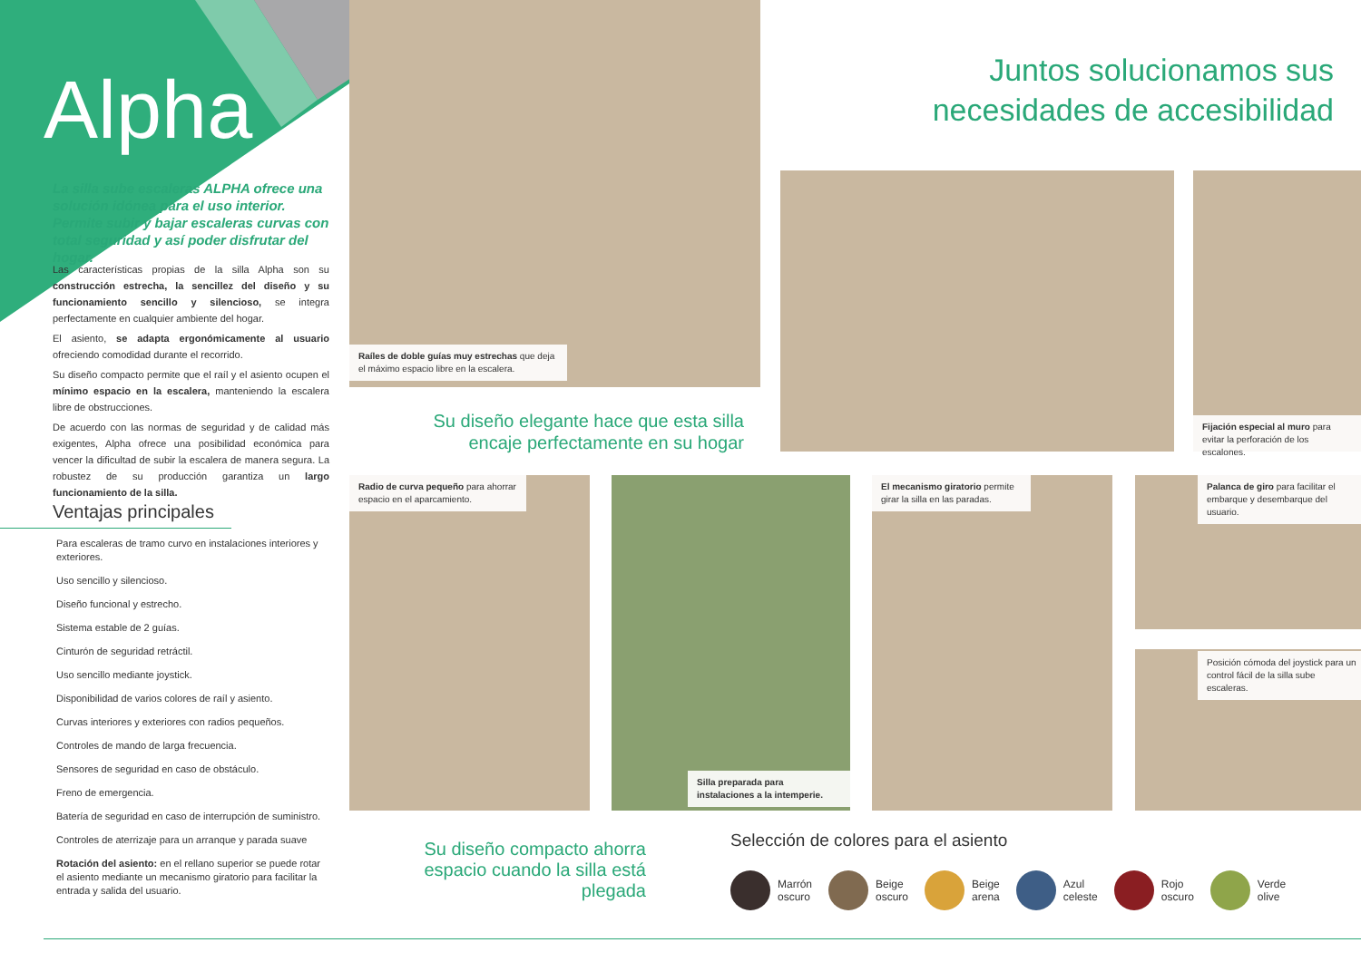Alpha
La silla sube escaleras ALPHA ofrece una solución idónea para el uso interior. Permite subir y bajar escaleras curvas con total seguridad y así poder disfrutar del hogar.
Las características propias de la silla Alpha son su construcción estrecha, la sencillez del diseño y su funcionamiento sencillo y silencioso, se integra perfectamente en cualquier ambiente del hogar.
El asiento, se adapta ergonómicamente al usuario ofreciendo comodidad durante el recorrido.
Su diseño compacto permite que el raíl y el asiento ocupen el mínimo espacio en la escalera, manteniendo la escalera libre de obstrucciones.
De acuerdo con las normas de seguridad y de calidad más exigentes, Alpha ofrece una posibilidad económica para vencer la dificultad de subir la escalera de manera segura. La robustez de su producción garantiza un largo funcionamiento de la silla.
Ventajas principales
Para escaleras de tramo curvo en instalaciones interiores y exteriores.
Uso sencillo y silencioso.
Diseño funcional y estrecho.
Sistema estable de 2 guías.
Cinturón de seguridad retráctil.
Uso sencillo mediante joystick.
Disponibilidad de varios colores de raíl y asiento.
Curvas interiores y exteriores con radios pequeños.
Controles de mando de larga frecuencia.
Sensores de seguridad en caso de obstáculo.
Freno de emergencia.
Batería de seguridad en caso de interrupción de suministro.
Controles de aterrizaje para un arranque y parada suave
Rotación del asiento: en el rellano superior se puede rotar el asiento mediante un mecanismo giratorio para facilitar la entrada y salida del usuario.
Raíles de doble guías muy estrechas que deja el máximo espacio libre en la escalera.
Juntos solucionamos sus necesidades de accesibilidad
Su diseño elegante hace que esta silla encaje perfectamente en su hogar
Fijación especial al muro para evitar la perforación de los escalones.
Radio de curva pequeño para ahorrar espacio en el aparcamiento.
Silla preparada para instalaciones a la intemperie.
El mecanismo giratorio permite girar la silla en las paradas.
Palanca de giro para facilitar el embarque y desembarque del usuario.
Posición cómoda del joystick para un control fácil de la silla sube escaleras.
Su diseño compacto ahorra espacio cuando la silla está plegada
Selección de colores para el asiento
Marrón
oscuro Beige
oscuro Beige
arena Azul
celeste Rojo
oscuro Verde
olive